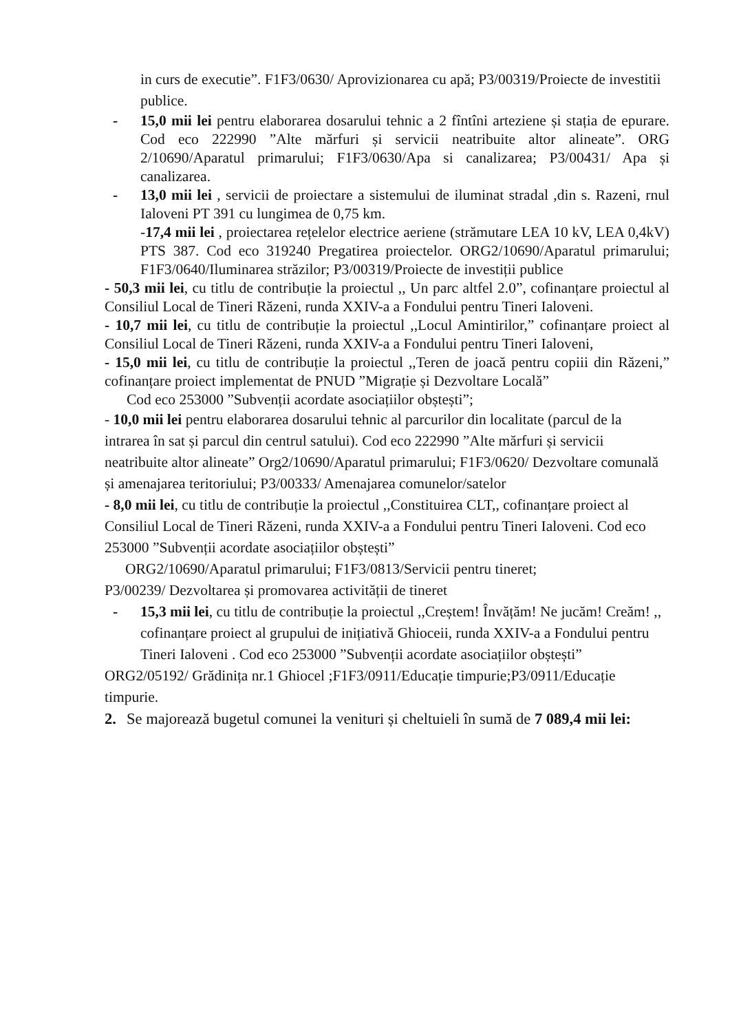in curs de executie”. F1F3/0630/ Aprovizionarea cu apă; P3/00319/Proiecte de investitii publice.
- 15,0 mii lei pentru elaborarea dosarului tehnic a 2 fîntîni arteziene și stația de epurare. Cod eco 222990 ”Alte mărfuri și servicii neatribuite altor alineate”. ORG 2/10690/Aparatul primarului; F1F3/0630/Apa si canalizarea; P3/00431/ Apa și canalizarea.
- 13,0 mii lei , servicii de proiectare a sistemului de iluminat stradal ,din s. Razeni, rnul Ialoveni PT 391 cu lungimea de 0,75 km.
-17,4 mii lei , proiectarea rețelelor electrice aeriene (strămutare LEA 10 kV, LEA 0,4kV) PTS 387. Cod eco 319240 Pregatirea proiectelor. ORG2/10690/Aparatul primarului; F1F3/0640/Iluminarea străzilor; P3/00319/Proiecte de investiții publice
- 50,3 mii lei, cu titlu de contribuție la proiectul ,, Un parc altfel 2.0”, cofinanțare proiectul al Consiliul Local de Tineri Răzeni, runda XXIV-a a Fondului pentru Tineri Ialoveni.
- 10,7 mii lei, cu titlu de contribuție la proiectul ,,Locul Amintirilor,” cofinanțare proiect al Consiliul Local de Tineri Răzeni, runda XXIV-a a Fondului pentru Tineri Ialoveni,
- 15,0 mii lei, cu titlu de contribuție la proiectul ,,Teren de joacă pentru copiii din Răzeni,” cofinanțare proiect implementat de PNUD ”Migrație și Dezvoltare Locală”
Cod eco 253000 ”Subvenții acordate asociațiilor obștești”;
- 10,0 mii lei pentru elaborarea dosarului tehnic al parcurilor din localitate (parcul de la intrarea în sat și parcul din centrul satului). Cod eco 222990 ”Alte mărfuri și servicii neatribuite altor alineate” Org2/10690/Aparatul primarului; F1F3/0620/ Dezvoltare comunală și amenajarea teritoriului; P3/00333/ Amenajarea comunelor/satelor
- 8,0 mii lei, cu titlu de contribuție la proiectul ,,Constituirea CLT,, cofinanțare proiect al Consiliul Local de Tineri Răzeni, runda XXIV-a a Fondului pentru Tineri Ialoveni. Cod eco 253000 ”Subvenții acordate asociațiilor obștești”
ORG2/10690/Aparatul primarului; F1F3/0813/Servicii pentru tineret;
P3/00239/ Dezvoltarea și promovarea activității de tineret
- 15,3 mii lei, cu titlu de contribuție la proiectul ,,Creștem! Învățăm! Ne jucăm! Creăm! ,, cofinanțare proiect al grupului de inițiativă Ghioceii, runda XXIV-a a Fondului pentru Tineri Ialoveni . Cod eco 253000 ”Subvenții acordate asociațiilor obștești”
ORG2/05192/ Grădinița nr.1 Ghiocel ;F1F3/0911/Educație timpurie;P3/0911/Educație timpurie.
2. Se majorează bugetul comunei la venituri și cheltuieli în sumă de 7 089,4 mii lei: